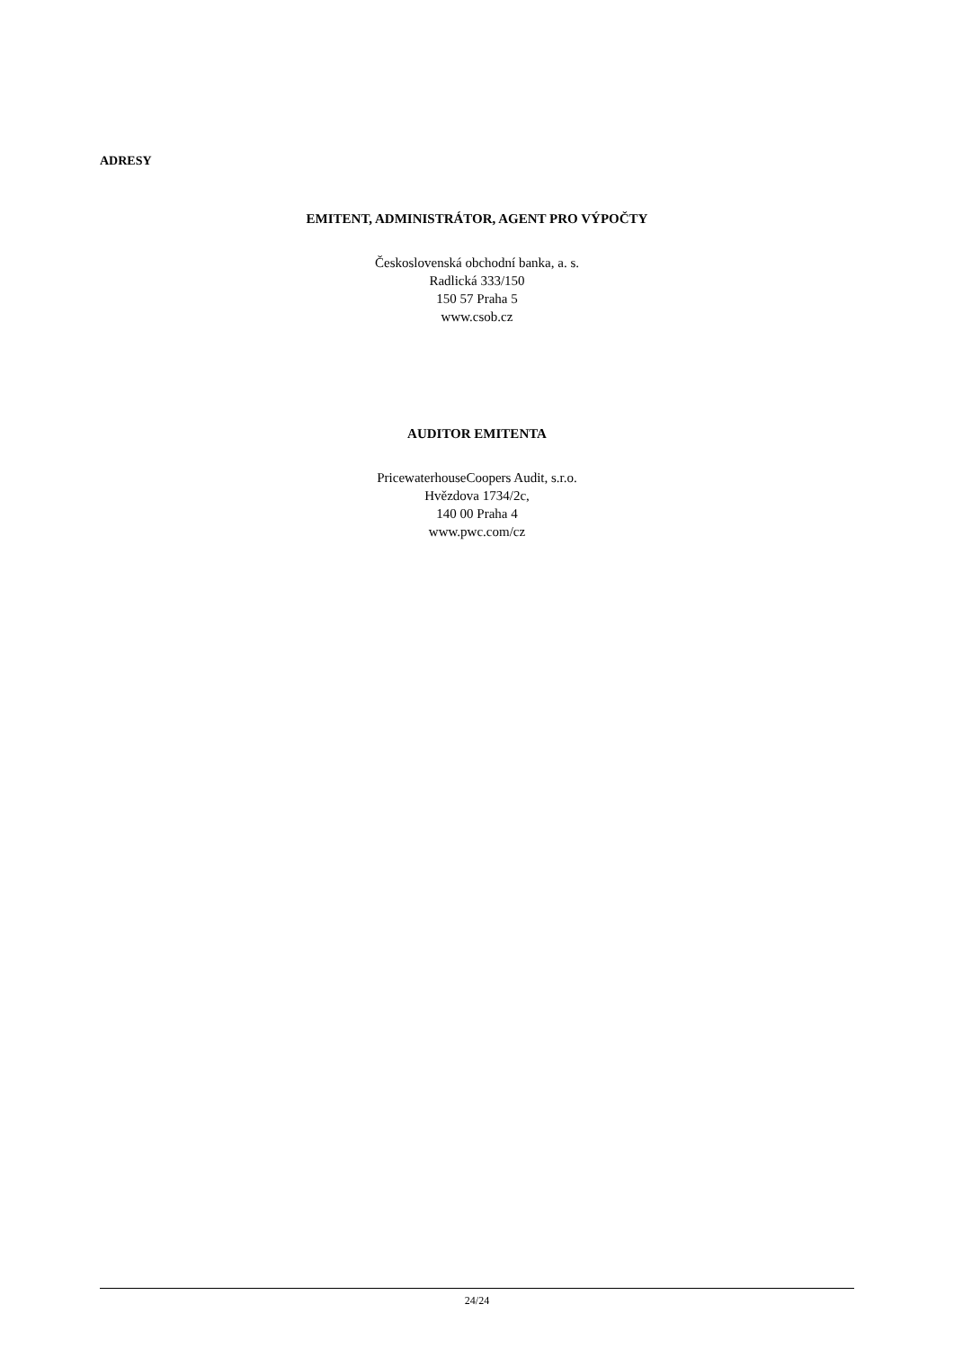ADRESY
EMITENT, ADMINISTRÁTOR, AGENT PRO VÝPOČTY
Československá obchodní banka, a. s.
Radlická 333/150
150 57 Praha 5
www.csob.cz
AUDITOR EMITENTA
PricewaterhouseCoopers Audit, s.r.o.
Hvězdova 1734/2c,
140 00 Praha 4
www.pwc.com/cz
24/24